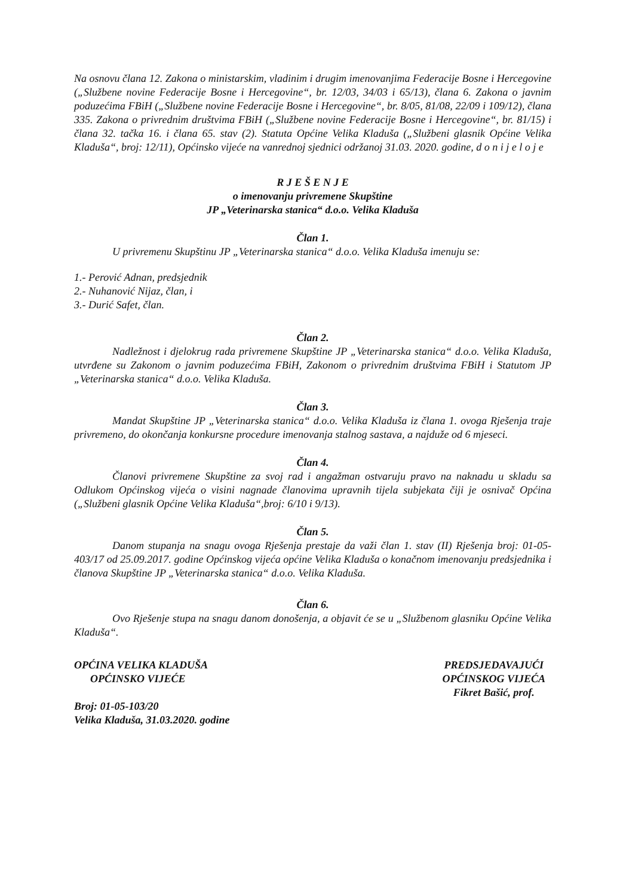Na osnovu člana 12. Zakona o ministarskim, vladinim i drugim imenovanjima Federacije Bosne i Hercegovine („Službene novine Federacije Bosne i Hercegovine“, br. 12/03, 34/03 i 65/13), člana 6. Zakona o javnim poduzećima FBiH („Službene novine Federacije Bosne i Hercegovine“, br. 8/05, 81/08, 22/09 i 109/12), člana 335. Zakona o privrednim društvima FBiH („Službene novine Federacije Bosne i Hercegovine“, br. 81/15) i člana 32. tačka 16. i člana 65. stav (2). Statuta Općine Velika Kladuša („Službeni glasnik Općine Velika Kladuša“, broj: 12/11), Općinsko vijeće na vanrednoj sjednici održanoj 31.03. 2020. godine, d o n i j e l o j e
R J E Š E N J E
o imenovanju privremene Skupštine
JP „Veterinarska stanica“ d.o.o. Velika Kladuša
Član 1.
U privremenu Skupštinu JP „Veterinarska stanica“ d.o.o. Velika Kladuša imenuju se:
1.- Perović Adnan, predsjednik
2.- Nuhanović Nijaz, član, i
3.- Durić Safet, član.
Član 2.
Nadležnost i djelokrug rada privremene Skupštine JP „Veterinarska stanica“ d.o.o. Velika Kladuša, utvrđene su Zakonom o javnim poduzećima FBiH, Zakonom o privrednim društvima FBiH i Statutom JP „Veterinarska stanica“ d.o.o. Velika Kladuša.
Član 3.
Mandat Skupštine JP „Veterinarska stanica“ d.o.o. Velika Kladuša iz člana 1. ovoga Rješenja traje privremeno, do okončanja konkursne procedure imenovanja stalnog sastava, a najduže od 6 mjeseci.
Član 4.
Članovi privremene Skupštine za svoj rad i angažman ostvaruju pravo na naknadu u skladu sa Odlukom Općinskog vijeća o visini nagnade članovima upravnih tijela subjekata čiji je osnivač Općina („Službeni glasnik Općine Velika Kladuša“,broj: 6/10 i 9/13).
Član 5.
Danom stupanja na snagu ovoga Rješenja prestaje da važi član 1. stav (II) Rješenja broj: 01-05-403/17 od 25.09.2017. godine Općinskog vijeća općine Velika Kladuša o konačnom imenovanju predsjednika i članova Skupštine JP „Veterinarska stanica“ d.o.o. Velika Kladuša.
Član 6.
Ovo Rješenje stupa na snagu danom donošenja, a objavit će se u „Službenom glasniku Općine Velika Kladuša“.
OPĆINA VELIKA KLADUŠA
OPĆINSKO VIJEĆE
Broj: 01-05-103/20
Velika Kladuša, 31.03.2020. godine
PREDSJEDAVAJUĆI
OPĆINSKOG VIJEĆA
Fikret Bašić, prof.